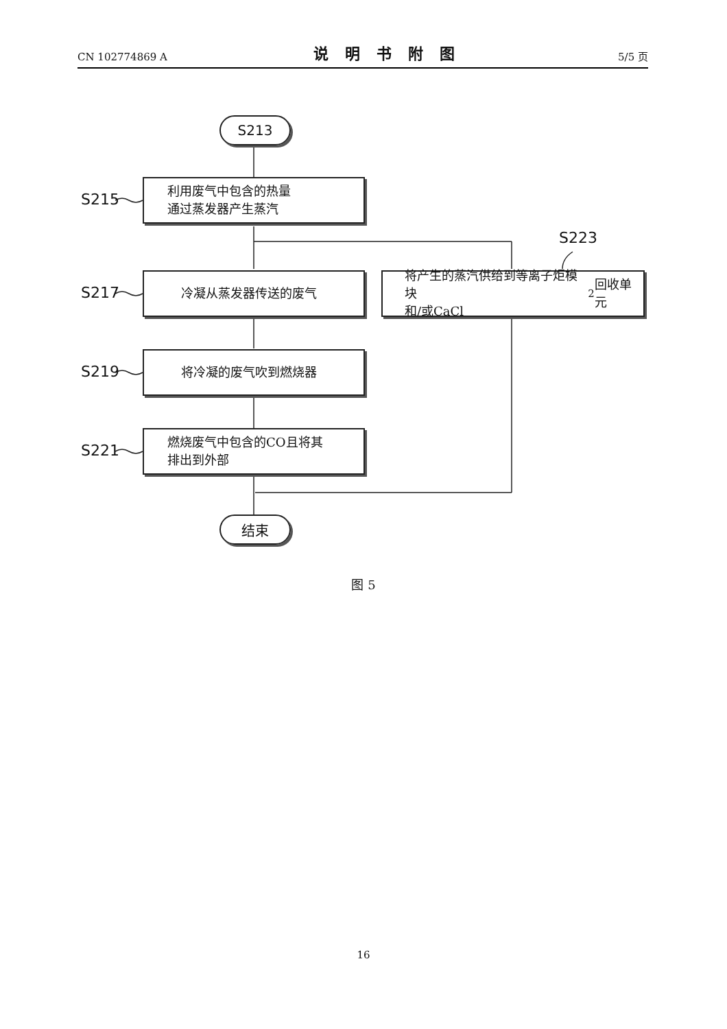CN 102774869 A
说明书附图
5/5 页
S213
S215
利用废气中包含的热量
通过蒸发器产生蒸汽
S223
S217
冷凝从蒸发器传送的废气
将产生的蒸汽供给到等离子炬模块
和/或CaCl<sub>2</sub> 回收单元
S219
将冷凝的废气吹到燃烧器
S221
燃烧废气中包含的CO且将其
排出到外部
结束
图 5
16